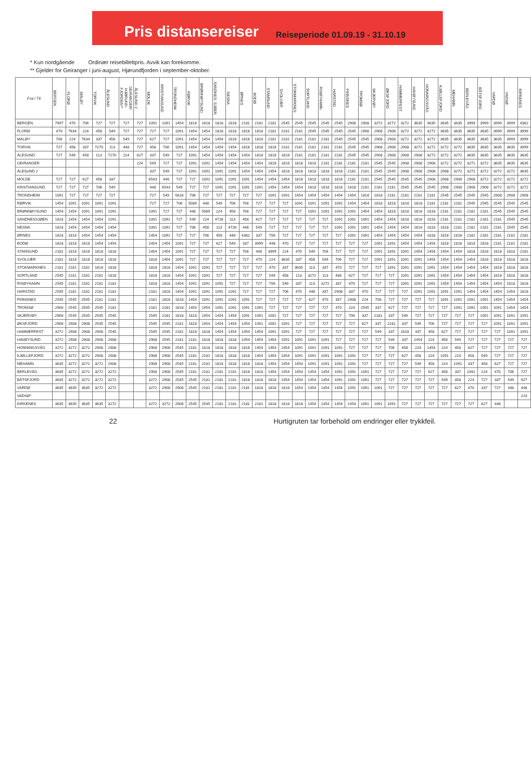Pris distansereiser
Reiseperiode 01.09.19 - 31.10.19
* Kun nordgående Ordinær reisebillettpris. Avvik kan forekomme.
** Gjelder for Geiranger i juni-august, Hjørundfjorden i september-oktober.
| Fra / Til | BERGEN | FLORØ | MALØY | TORVIK | ÅLESUND | GEIRANGER/ HJØRUND- FJORDEN** | ÅLESUND 2 | MOLDE | KRISTIANSUND | TRONDHEIM | RØRVIK | BRØNNØYSUND | SANDNES- SJØEN | NESNA | ØRNES | BODØ | STAMSUND | SVOLVÆR | STOKMARKNES | SORTLAND | RISØYHAMN | HARSTAD | FINNSNES | TROMSØ | SKJERVØY | ØKSFJORD | HAMMERFEST | HAVØYSUND | HONNINGSVÅG | KJØLLEFJORD | MEHAMN | BERLEVÅG | BÅTSFJORD | VARDØ | VADSØ | KIRKENES |
| --- | --- | --- | --- | --- | --- | --- | --- | --- | --- | --- | --- | --- | --- | --- | --- | --- | --- | --- | --- | --- | --- | --- | --- | --- | --- | --- | --- | --- | --- | --- | --- | --- | --- | --- | --- | --- |
| BERGEN | 7997 | 470 | 706 | 727 | 727 | 727 | 727 | 1091 | 1091 | 1454 | 1818 | 1818 | 1818 | 1818 | 2181 | 2181 | 2181 | 2545 | 2545 | 2545 | 2545 | 2545 | 2908 | 2908 | 3272 | 3272 | 3272 | 3635 | 3635 | 3635 | 3635 | 3999 | 3999 | 3999 | 3999 | 4362 |
| FLORØ | 470 | 7634 | 224 | 458 | 549 | 727 | 727 | 727 | 727 | 1091 | 1454 | 1454 | 1818 | 1818 | 1818 | 1818 | 2181 | 2181 | 2181 | 2545 | 2545 | 2545 | 2545 | 2908 | 2908 | 2908 | 3272 | 3272 | 3272 | 3635 | 3635 | 3635 | 3635 | 3999 | 3999 | 3999 |
| MALØY | 706 | 224 | 7634 | 337 | 458 | 549 | 727 | 627 | 727 | 1091 | 1454 | 1454 | 1454 | 1818 | 1818 | 1818 | 2181 | 2181 | 2181 | 2181 | 2181 | 2545 | 2545 | 2545 | 2908 | 2908 | 3272 | 3272 | 3272 | 3635 | 3635 | 3635 | 3635 | 3635 | 3999 | 3999 |
| TORVIK | 727 | 458 | 337 | 7270 | 113 | 448 | 727 | 458 | 706 | 1091 | 1454 | 1454 | 1454 | 1454 | 1818 | 1818 | 1818 | 2181 | 2181 | 2181 | 2181 | 2181 | 2545 | 2545 | 2908 | 2908 | 2908 | 3272 | 3272 | 3272 | 3272 | 3635 | 3635 | 3635 | 3635 | 3999 |
| ÅLESUND | 727 | 549 | 458 | 113 | 7270 | 224 | 627 | 337 | 549 | 727 | 1091 | 1454 | 1454 | 1454 | 1454 | 1818 | 1818 | 1818 | 2181 | 2181 | 2181 | 2181 | 2545 | 2545 | 2908 | 2908 | 2908 | 2908 | 3272 | 3272 | 3272 | 3635 | 3635 | 3635 | 3635 | 3635 |
| GEIRANGER | | | | | | | 224 | 549 | 727 | 727 | 1091 | 1091 | 1454 | 1454 | 1454 | 1454 | 1818 | 1818 | 1818 | 1818 | 2181 | 2181 | 2181 | 2181 | 2545 | 2545 | 2908 | 2908 | 2908 | 3272 | 3272 | 3272 | 3272 | 3635 | 3635 | 3635 |
| ÅLESUND 2 | | | | | | | | 337 | 549 | 727 | 1091 | 1091 | 1091 | 1091 | 1454 | 1454 | 1454 | 1818 | 1818 | 1818 | 1818 | 1818 | 2181 | 2181 | 2545 | 2545 | 2908 | 2908 | 2908 | 2908 | 3272 | 3272 | 3272 | 3272 | 3272 | 3635 |
| MOLDE | 727 | 727 | 627 | 458 | 337 | | | 6543 | 448 | 727 | 727 | 1091 | 1091 | 1091 | 1091 | 1454 | 1454 | 1454 | 1818 | 1818 | 1818 | 1818 | 2181 | 2181 | 2545 | 2545 | 2545 | 2545 | 2908 | 2908 | 2908 | 2908 | 3272 | 3272 | 3272 | 3272 |
| KRISTIANSUND | 727 | 727 | 727 | 706 | 549 | | | 448 | 6543 | 549 | 727 | 727 | 1091 | 1091 | 1091 | 1091 | 1454 | 1454 | 1454 | 1818 | 1818 | 1818 | 1818 | 2181 | 2181 | 2181 | 2545 | 2545 | 2545 | 2908 | 2908 | 2908 | 2908 | 3272 | 3272 | 3272 |
| TRONDHEIM | 1091 | 727 | 727 | 727 | 727 | | | 727 | 549 | 5816 | 706 | 727 | 727 | 727 | 727 | 727 | 1091 | 1091 | 1454 | 1454 | 1454 | 1454 | 1454 | 1818 | 1818 | 2181 | 2181 | 2181 | 2181 | 2545 | 2545 | 2545 | 2545 | 2908 | 2908 | 2908 |
| RØRVIK | 1454 | 1091 | 1091 | 1091 | 1091 | | | 727 | 727 | 706 | 5089 | 448 | 549 | 706 | 706 | 727 | 727 | 727 | 1091 | 1091 | 1091 | 1091 | 1454 | 1454 | 1818 | 1818 | 1818 | 1818 | 2181 | 2181 | 2181 | 2545 | 2545 | 2545 | 2545 | 2545 |
| BRØNNØYSUND | 1454 | 1454 | 1091 | 1091 | 1091 | | | 1091 | 727 | 727 | 448 | 5089 | 224 | 458 | 706 | 727 | 727 | 727 | 727 | 1091 | 1091 | 1091 | 1091 | 1454 | 1454 | 1818 | 1818 | 1818 | 1818 | 2181 | 2181 | 2181 | 2181 | 2545 | 2545 | 2545 |
| SANDNESSJØEN | 1818 | 1454 | 1454 | 1454 | 1091 | | | 1091 | 1091 | 727 | 549 | 224 | 4726 | 113 | 458 | 627 | 727 | 727 | 727 | 727 | 727 | 1091 | 1091 | 1091 | 1454 | 1454 | 1818 | 1818 | 1818 | 2181 | 2181 | 2181 | 2181 | 2181 | 2545 | 2545 |
| NESNA | 1818 | 1454 | 1454 | 1454 | 1454 | | | 1091 | 1091 | 727 | 706 | 458 | 113 | 4726 | 448 | 549 | 727 | 727 | 727 | 727 | 727 | 1091 | 1091 | 1091 | 1454 | 1454 | 1454 | 1818 | 1818 | 1818 | 2181 | 2181 | 2181 | 2181 | 2545 | 2545 |
| ØRNES | 1818 | 1818 | 1454 | 1454 | 1454 | | | 1454 | 1091 | 727 | 727 | 706 | 458 | 448 | 4362 | 337 | 706 | 727 | 727 | 727 | 727 | 727 | 1091 | 1091 | 1454 | 1454 | 1454 | 1454 | 1818 | 1818 | 1818 | 2181 | 2181 | 2181 | 2181 | 2181 |
| BODØ | 1818 | 1818 | 1818 | 1454 | 1454 | | | 1454 | 1454 | 1091 | 727 | 727 | 627 | 549 | 337 | 3999 | 448 | 470 | 727 | 727 | 727 | 727 | 727 | 727 | 1091 | 1091 | 1454 | 1454 | 1454 | 1818 | 1818 | 1818 | 1818 | 2181 | 2181 | 2181 |
| STAMSUND | 2181 | 1818 | 1818 | 1818 | 1818 | | | 1454 | 1454 | 1091 | 727 | 727 | 727 | 727 | 706 | 448 | 3999 | 224 | 470 | 549 | 706 | 727 | 727 | 727 | 1091 | 1091 | 1091 | 1454 | 1454 | 1454 | 1454 | 1818 | 1818 | 1818 | 1818 | 2181 |
| SVOLVÆR | 2181 | 1818 | 1818 | 1818 | 1818 | | | 1818 | 1454 | 1091 | 727 | 727 | 727 | 727 | 727 | 470 | 224 | 3635 | 337 | 458 | 549 | 706 | 727 | 727 | 1091 | 1091 | 1091 | 1091 | 1454 | 1454 | 1454 | 1454 | 1818 | 1818 | 1818 | 1818 |
| STOKMARKNES | 2181 | 2181 | 2181 | 1818 | 1818 | | | 1818 | 1818 | 1454 | 1091 | 1091 | 727 | 727 | 727 | 727 | 470 | 337 | 3635 | 113 | 337 | 470 | 727 | 727 | 727 | 1091 | 1091 | 1091 | 1091 | 1454 | 1454 | 1454 | 1454 | 1818 | 1818 | 1818 |
| SORTLAND | 2545 | 2181 | 2181 | 2181 | 1818 | | | 1818 | 1818 | 1454 | 1091 | 1091 | 727 | 727 | 727 | 727 | 549 | 458 | 113 | 3272 | 113 | 448 | 627 | 727 | 727 | 727 | 1091 | 1091 | 1091 | 1454 | 1454 | 1454 | 1454 | 1818 | 1818 | 1818 |
| RISØYHAMN | 2545 | 2181 | 2181 | 2181 | 2181 | | | 1818 | 1818 | 1454 | 1091 | 1091 | 1091 | 727 | 727 | 727 | 706 | 549 | 337 | 113 | 3272 | 337 | 470 | 727 | 727 | 727 | 1091 | 1091 | 1091 | 1454 | 1454 | 1454 | 1454 | 1454 | 1818 | 1818 |
| HARSTAD | 2545 | 2181 | 2181 | 2181 | 2181 | | | 2181 | 1818 | 1454 | 1091 | 1091 | 1091 | 1091 | 727 | 727 | 727 | 706 | 470 | 448 | 337 | 2908 | 337 | 470 | 727 | 727 | 727 | 1091 | 1091 | 1091 | 1091 | 1454 | 1454 | 1454 | 1454 | 1818 |
| FINNSNES | 2545 | 2545 | 2545 | 2181 | 2181 | | | 2181 | 1818 | 1818 | 1454 | 1091 | 1091 | 1091 | 1091 | 727 | 727 | 727 | 727 | 627 | 470 | 337 | 2908 | 224 | 706 | 727 | 727 | 727 | 727 | 1091 | 1091 | 1091 | 1091 | 1454 | 1454 | 1454 |
| TROMSØ | 2908 | 2545 | 2545 | 2545 | 2181 | | | 2181 | 2181 | 1818 | 1454 | 1454 | 1091 | 1091 | 1091 | 1091 | 727 | 727 | 727 | 727 | 727 | 470 | 224 | 2545 | 337 | 627 | 727 | 727 | 727 | 727 | 1091 | 1091 | 1091 | 1091 | 1454 | 1454 |
| SKJERVØY | 2908 | 2545 | 2545 | 2545 | 2545 | | | 2545 | 2181 | 1818 | 1818 | 1454 | 1454 | 1454 | 1091 | 1091 | 1091 | 727 | 727 | 727 | 727 | 727 | 706 | 337 | 2181 | 337 | 549 | 727 | 727 | 727 | 727 | 727 | 1091 | 1091 | 1091 | 1091 |
| ØKSFJORD | 2908 | 2908 | 2908 | 2545 | 2545 | | | 2545 | 2545 | 2181 | 1818 | 1454 | 1454 | 1454 | 1454 | 1091 | 1091 | 1091 | 727 | 727 | 727 | 727 | 727 | 627 | 337 | 2181 | 337 | 549 | 706 | 727 | 727 | 727 | 727 | 1091 | 1091 | 1091 |
| HAMMERFEST | 3272 | 2908 | 2908 | 2908 | 2545 | | | 2545 | 2545 | 2181 | 1818 | 1818 | 1454 | 1454 | 1454 | 1454 | 1091 | 1091 | 727 | 727 | 727 | 727 | 727 | 727 | 549 | 337 | 1818 | 337 | 458 | 627 | 727 | 727 | 727 | 727 | 1091 | 1091 |
| HAVØYSUND | 3272 | 2908 | 2908 | 2908 | 2908 | | | 2908 | 2545 | 2181 | 2181 | 1818 | 1818 | 1818 | 1454 | 1454 | 1454 | 1091 | 1091 | 1091 | 1091 | 727 | 727 | 727 | 727 | 549 | 337 | 1454 | 224 | 458 | 549 | 727 | 727 | 727 | 727 | 727 |
| HONNINGSVÅG | 3272 | 3272 | 3272 | 2908 | 2908 | | | 2908 | 2908 | 2545 | 2181 | 1818 | 1818 | 1818 | 1818 | 1454 | 1454 | 1454 | 1091 | 1091 | 1091 | 1091 | 727 | 727 | 727 | 706 | 458 | 224 | 1454 | 224 | 458 | 627 | 727 | 727 | 727 | 727 |
| KJØLLEFJORD | 3272 | 3272 | 3272 | 2908 | 2908 | | | 2908 | 2908 | 2545 | 2181 | 2181 | 1818 | 1818 | 1818 | 1454 | 1454 | 1454 | 1091 | 1091 | 1091 | 1091 | 1091 | 727 | 727 | 727 | 627 | 458 | 224 | 1091 | 224 | 458 | 549 | 727 | 727 | 727 |
| MEHAMN | 3635 | 3272 | 3272 | 3272 | 2908 | | | 2908 | 2908 | 2545 | 2181 | 2181 | 1818 | 1818 | 1818 | 1818 | 1454 | 1454 | 1454 | 1091 | 1091 | 1091 | 1091 | 727 | 727 | 727 | 727 | 549 | 458 | 224 | 1091 | 337 | 458 | 627 | 727 | 727 |
| BERLEVÅG | 3635 | 3272 | 3272 | 3272 | 3272 | | | 2908 | 2908 | 2545 | 2181 | 2181 | 2181 | 2181 | 1818 | 1818 | 1454 | 1454 | 1454 | 1454 | 1454 | 1091 | 1091 | 1091 | 727 | 727 | 727 | 727 | 627 | 458 | 337 | 1091 | 224 | 470 | 706 | 727 |
| BÅTSFJORD | 3635 | 3272 | 3272 | 3272 | 3272 | | | 3272 | 2908 | 2545 | 2545 | 2181 | 2181 | 2181 | 1818 | 1818 | 1818 | 1454 | 1454 | 1454 | 1454 | 1091 | 1091 | 1091 | 727 | 727 | 727 | 727 | 727 | 549 | 458 | 224 | 727 | 337 | 549 | 627 |
| VARDØ | 3635 | 3635 | 3635 | 3272 | 3272 | | | 3272 | 2908 | 2908 | 2545 | 2181 | 2181 | 2181 | 2181 | 1818 | 1818 | 1818 | 1454 | 1454 | 1454 | 1454 | 1091 | 1091 | 1091 | 727 | 727 | 727 | 727 | 727 | 627 | 470 | 337 | 727 | 448 | 448 |
| VADSØ* | | | | | | | | | | | | | | | | | | | | | | | | | | | | | | | | | | | | 224 |
| KIRKENES | 3635 | 3635 | 3635 | 3635 | 3272 | | | 3272 | 3272 | 2908 | 2545 | 2545 | 2181 | 2181 | 2181 | 2181 | 1818 | 1818 | 1818 | 1454 | 1454 | 1454 | 1454 | 1091 | 1091 | 1091 | 727 | 727 | 727 | 727 | 727 | 727 | 627 | 448 | | |
22 Hurtigruten tar forbehold om endringer eller trykkfeil.